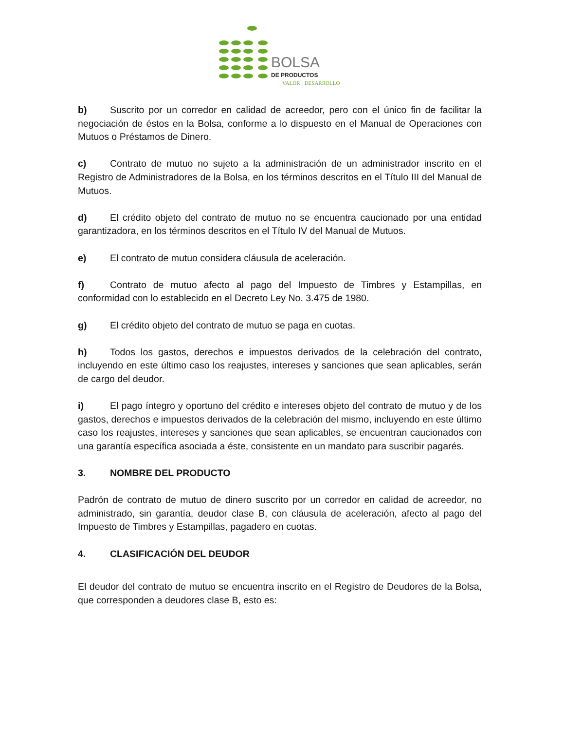BOLSA
DE PRODUCTOS
VALOR · DESARROLLO
b) Suscrito por un corredor en calidad de acreedor, pero con el único fin de facilitar la negociación de éstos en la Bolsa, conforme a lo dispuesto en el Manual de Operaciones con Mutuos o Préstamos de Dinero.
c) Contrato de mutuo no sujeto a la administración de un administrador inscrito en el Registro de Administradores de la Bolsa, en los términos descritos en el Título III del Manual de Mutuos.
d) El crédito objeto del contrato de mutuo no se encuentra caucionado por una entidad garantizadora, en los términos descritos en el Título IV del Manual de Mutuos.
e) El contrato de mutuo considera cláusula de aceleración.
f) Contrato de mutuo afecto al pago del Impuesto de Timbres y Estampillas, en conformidad con lo establecido en el Decreto Ley No. 3.475 de 1980.
g) El crédito objeto del contrato de mutuo se paga en cuotas.
h) Todos los gastos, derechos e impuestos derivados de la celebración del contrato, incluyendo en este último caso los reajustes, intereses y sanciones que sean aplicables, serán de cargo del deudor.
i) El pago íntegro y oportuno del crédito e intereses objeto del contrato de mutuo y de los gastos, derechos e impuestos derivados de la celebración del mismo, incluyendo en este último caso los reajustes, intereses y sanciones que sean aplicables, se encuentran caucionados con una garantía específica asociada a éste, consistente en un mandato para suscribir pagarés.
3. NOMBRE DEL PRODUCTO
Padrón de contrato de mutuo de dinero suscrito por un corredor en calidad de acreedor, no administrado, sin garantía, deudor clase B, con cláusula de aceleración, afecto al pago del Impuesto de Timbres y Estampillas, pagadero en cuotas.
4. CLASIFICACIÓN DEL DEUDOR
El deudor del contrato de mutuo se encuentra inscrito en el Registro de Deudores de la Bolsa, que corresponden a deudores clase B, esto es: